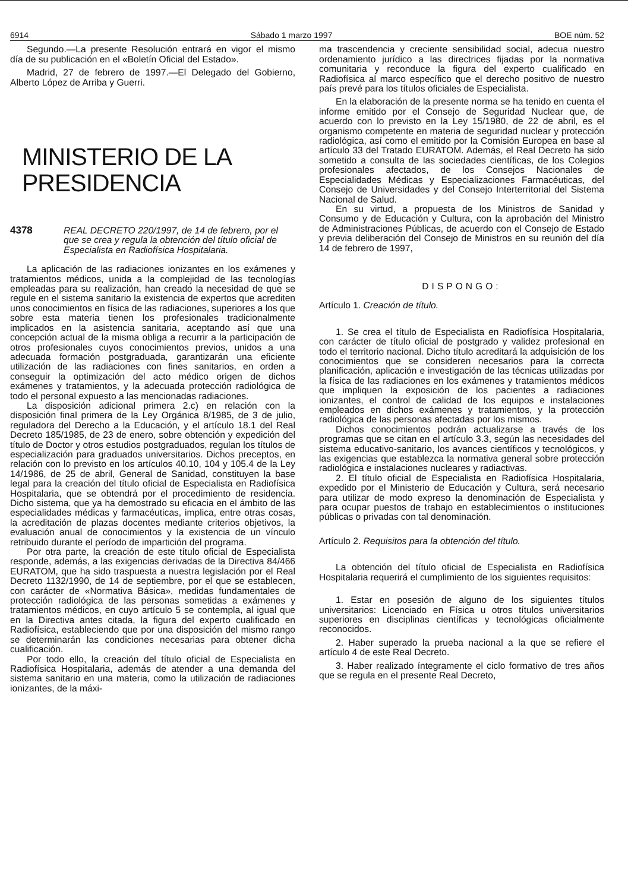6914 Sábado 1 marzo 1997 BOE núm. 52
Segundo.—La presente Resolución entrará en vigor el mismo día de su publicación en el «Boletín Oficial del Estado».
Madrid, 27 de febrero de 1997.—El Delegado del Gobierno, Alberto López de Arriba y Guerri.
MINISTERIO DE LA PRESIDENCIA
4378 REAL DECRETO 220/1997, de 14 de febrero, por el que se crea y regula la obtención del título oficial de Especialista en Radiofísica Hospitalaria.
La aplicación de las radiaciones ionizantes en los exámenes y tratamientos médicos, unida a la complejidad de las tecnologías empleadas para su realización, han creado la necesidad de que se regule en el sistema sanitario la existencia de expertos que acrediten unos conocimientos en física de las radiaciones, superiores a los que sobre esta materia tienen los profesionales tradicionalmente implicados en la asistencia sanitaria, aceptando así que una concepción actual de la misma obliga a recurrir a la participación de otros profesionales cuyos conocimientos previos, unidos a una adecuada formación postgraduada, garantizarán una eficiente utilización de las radiaciones con fines sanitarios, en orden a conseguir la optimización del acto médico origen de dichos exámenes y tratamientos, y la adecuada protección radiológica de todo el personal expuesto a las mencionadas radiaciones.
La disposición adicional primera 2.c) en relación con la disposición final primera de la Ley Orgánica 8/1985, de 3 de julio, reguladora del Derecho a la Educación, y el artículo 18.1 del Real Decreto 185/1985, de 23 de enero, sobre obtención y expedición del título de Doctor y otros estudios postgraduados, regulan los títulos de especialización para graduados universitarios. Dichos preceptos, en relación con lo previsto en los artículos 40.10, 104 y 105.4 de la Ley 14/1986, de 25 de abril, General de Sanidad, constituyen la base legal para la creación del título oficial de Especialista en Radiofísica Hospitalaria, que se obtendrá por el procedimiento de residencia. Dicho sistema, que ya ha demostrado su eficacia en el ámbito de las especialidades médicas y farmacéuticas, implica, entre otras cosas, la acreditación de plazas docentes mediante criterios objetivos, la evaluación anual de conocimientos y la existencia de un vínculo retribuido durante el período de impartición del programa.
Por otra parte, la creación de este título oficial de Especialista responde, además, a las exigencias derivadas de la Directiva 84/466 EURATOM, que ha sido traspuesta a nuestra legislación por el Real Decreto 1132/1990, de 14 de septiembre, por el que se establecen, con carácter de «Normativa Básica», medidas fundamentales de protección radiológica de las personas sometidas a exámenes y tratamientos médicos, en cuyo artículo 5 se contempla, al igual que en la Directiva antes citada, la figura del experto cualificado en Radiofísica, estableciendo que por una disposición del mismo rango se determinarán las condiciones necesarias para obtener dicha cualificación.
Por todo ello, la creación del título oficial de Especialista en Radiofísica Hospitalaria, además de atender a una demanda del sistema sanitario en una materia, como la utilización de radiaciones ionizantes, de la máxi-
ma trascendencia y creciente sensibilidad social, adecua nuestro ordenamiento jurídico a las directrices fijadas por la normativa comunitaria y reconduce la figura del experto cualificado en Radiofísica al marco específico que el derecho positivo de nuestro país prevé para los títulos oficiales de Especialista.
En la elaboración de la presente norma se ha tenido en cuenta el informe emitido por el Consejo de Seguridad Nuclear que, de acuerdo con lo previsto en la Ley 15/1980, de 22 de abril, es el organismo competente en materia de seguridad nuclear y protección radiológica, así como el emitido por la Comisión Europea en base al artículo 33 del Tratado EURATOM. Además, el Real Decreto ha sido sometido a consulta de las sociedades científicas, de los Colegios profesionales afectados, de los Consejos Nacionales de Especialidades Médicas y Especializaciones Farmacéuticas, del Consejo de Universidades y del Consejo Interterritorial del Sistema Nacional de Salud.
En su virtud, a propuesta de los Ministros de Sanidad y Consumo y de Educación y Cultura, con la aprobación del Ministro de Administraciones Públicas, de acuerdo con el Consejo de Estado y previa deliberación del Consejo de Ministros en su reunión del día 14 de febrero de 1997,
DISPONGO:
Artículo 1. Creación de título.
1. Se crea el título de Especialista en Radiofísica Hospitalaria, con carácter de título oficial de postgrado y validez profesional en todo el territorio nacional. Dicho título acreditará la adquisición de los conocimientos que se consideren necesarios para la correcta planificación, aplicación e investigación de las técnicas utilizadas por la física de las radiaciones en los exámenes y tratamientos médicos que impliquen la exposición de los pacientes a radiaciones ionizantes, el control de calidad de los equipos e instalaciones empleados en dichos exámenes y tratamientos, y la protección radiológica de las personas afectadas por los mismos.
Dichos conocimientos podrán actualizarse a través de los programas que se citan en el artículo 3.3, según las necesidades del sistema educativo-sanitario, los avances científicos y tecnológicos, y las exigencias que establezca la normativa general sobre protección radiológica e instalaciones nucleares y radiactivas.
2. El título oficial de Especialista en Radiofísica Hospitalaria, expedido por el Ministerio de Educación y Cultura, será necesario para utilizar de modo expreso la denominación de Especialista y para ocupar puestos de trabajo en establecimientos o instituciones públicas o privadas con tal denominación.
Artículo 2. Requisitos para la obtención del título.
La obtención del título oficial de Especialista en Radiofísica Hospitalaria requerirá el cumplimiento de los siguientes requisitos:
1. Estar en posesión de alguno de los siguientes títulos universitarios: Licenciado en Física u otros títulos universitarios superiores en disciplinas científicas y tecnológicas oficialmente reconocidos.
2. Haber superado la prueba nacional a la que se refiere el artículo 4 de este Real Decreto.
3. Haber realizado íntegramente el ciclo formativo de tres años que se regula en el presente Real Decreto,